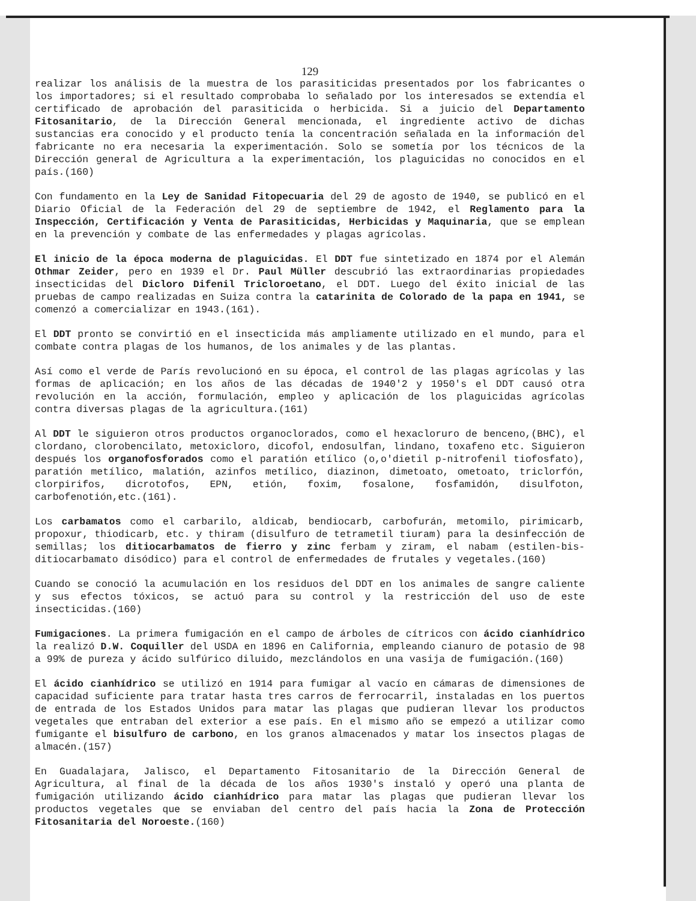129
realizar los análisis de la muestra de los parasiticidas presentados por los fabricantes o los importadores; si el resultado comprobaba lo señalado por los interesados se extendía el certificado de aprobación del parasiticida o herbicida. Si a juicio del Departamento Fitosanitario, de la Dirección General mencionada, el ingrediente activo de dichas sustancias era conocido y el producto tenía la concentración señalada en la información del fabricante no era necesaria la experimentación. Solo se sometía por los técnicos de la Dirección general de Agricultura a la experimentación, los plaguicidas no conocidos en el país.(160)
Con fundamento en la Ley de Sanidad Fitopecuaria del 29 de agosto de 1940, se publicó en el Diario Oficial de la Federación del 29 de septiembre de 1942, el Reglamento para la Inspección, Certificación y Venta de Parasiticidas, Herbicidas y Maquinaria, que se emplean en la prevención y combate de las enfermedades y plagas agrícolas.
El inicio de la época moderna de plaguicidas. El DDT fue sintetizado en 1874 por el Alemán Othmar Zeider, pero en 1939 el Dr. Paul Müller descubrió las extraordinarias propiedades insecticidas del Dicloro Difenil Tricloroetano, el DDT. Luego del éxito inicial de las pruebas de campo realizadas en Suiza contra la catarinita de Colorado de la papa en 1941, se comenzó a comercializar en 1943.(161).
El DDT pronto se convirtió en el insecticida más ampliamente utilizado en el mundo, para el combate contra plagas de los humanos, de los animales y de las plantas.
Así como el verde de París revolucionó en su época, el control de las plagas agrícolas y las formas de aplicación; en los años de las décadas de 1940'2 y 1950's el DDT causó otra revolución en la acción, formulación, empleo y aplicación de los plaguicidas agrícolas contra diversas plagas de la agricultura.(161)
Al DDT le siguieron otros productos organoclorados, como el hexacloruro de benceno,(BHC), el clordano, clorobencilato, metoxicloro, dicofol, endosulfan, lindano, toxafeno etc. Siguieron después los organofosforados como el paratión etílico (o,o'dietil p-nitrofenil tiofosfato), paratión metílico, malatión, azinfos metílico, diazinon, dimetoato, ometoato, triclorfón, clorpirifos, dicrotofos, EPN, etión, foxim, fosalone, fosfamidón, disulfoton, carbofenotión,etc.(161).
Los carbamatos como el carbarilo, aldicab, bendiocarb, carbofurán, metomilo, pirimicarb, propoxur, thiodicarb, etc. y thiram (disulfuro de tetrametil tiuram) para la desinfección de semillas; los ditiocarbamatos de fierro y zinc ferbam y ziram, el nabam (estilen-bis-ditiocarbamato disódico) para el control de enfermedades de frutales y vegetales.(160)
Cuando se conoció la acumulación en los residuos del DDT en los animales de sangre caliente y sus efectos tóxicos, se actuó para su control y la restricción del uso de este insecticidas.(160)
Fumigaciones. La primera fumigación en el campo de árboles de cítricos con ácido cianhídrico la realizó D.W. Coquiller del USDA en 1896 en California, empleando cianuro de potasio de 98 a 99% de pureza y ácido sulfúrico diluido, mezclándolos en una vasija de fumigación.(160)
El ácido cianhídrico se utilizó en 1914 para fumigar al vacío en cámaras de dimensiones de capacidad suficiente para tratar hasta tres carros de ferrocarril, instaladas en los puertos de entrada de los Estados Unidos para matar las plagas que pudieran llevar los productos vegetales que entraban del exterior a ese país. En el mismo año se empezó a utilizar como fumigante el bisulfuro de carbono, en los granos almacenados y matar los insectos plagas de almacén.(157)
En Guadalajara, Jalisco, el Departamento Fitosanitario de la Dirección General de Agricultura, al final de la década de los años 1930's instaló y operó una planta de fumigación utilizando ácido cianhídrico para matar las plagas que pudieran llevar los productos vegetales que se enviaban del centro del país hacia la Zona de Protección Fitosanitaria del Noroeste.(160)